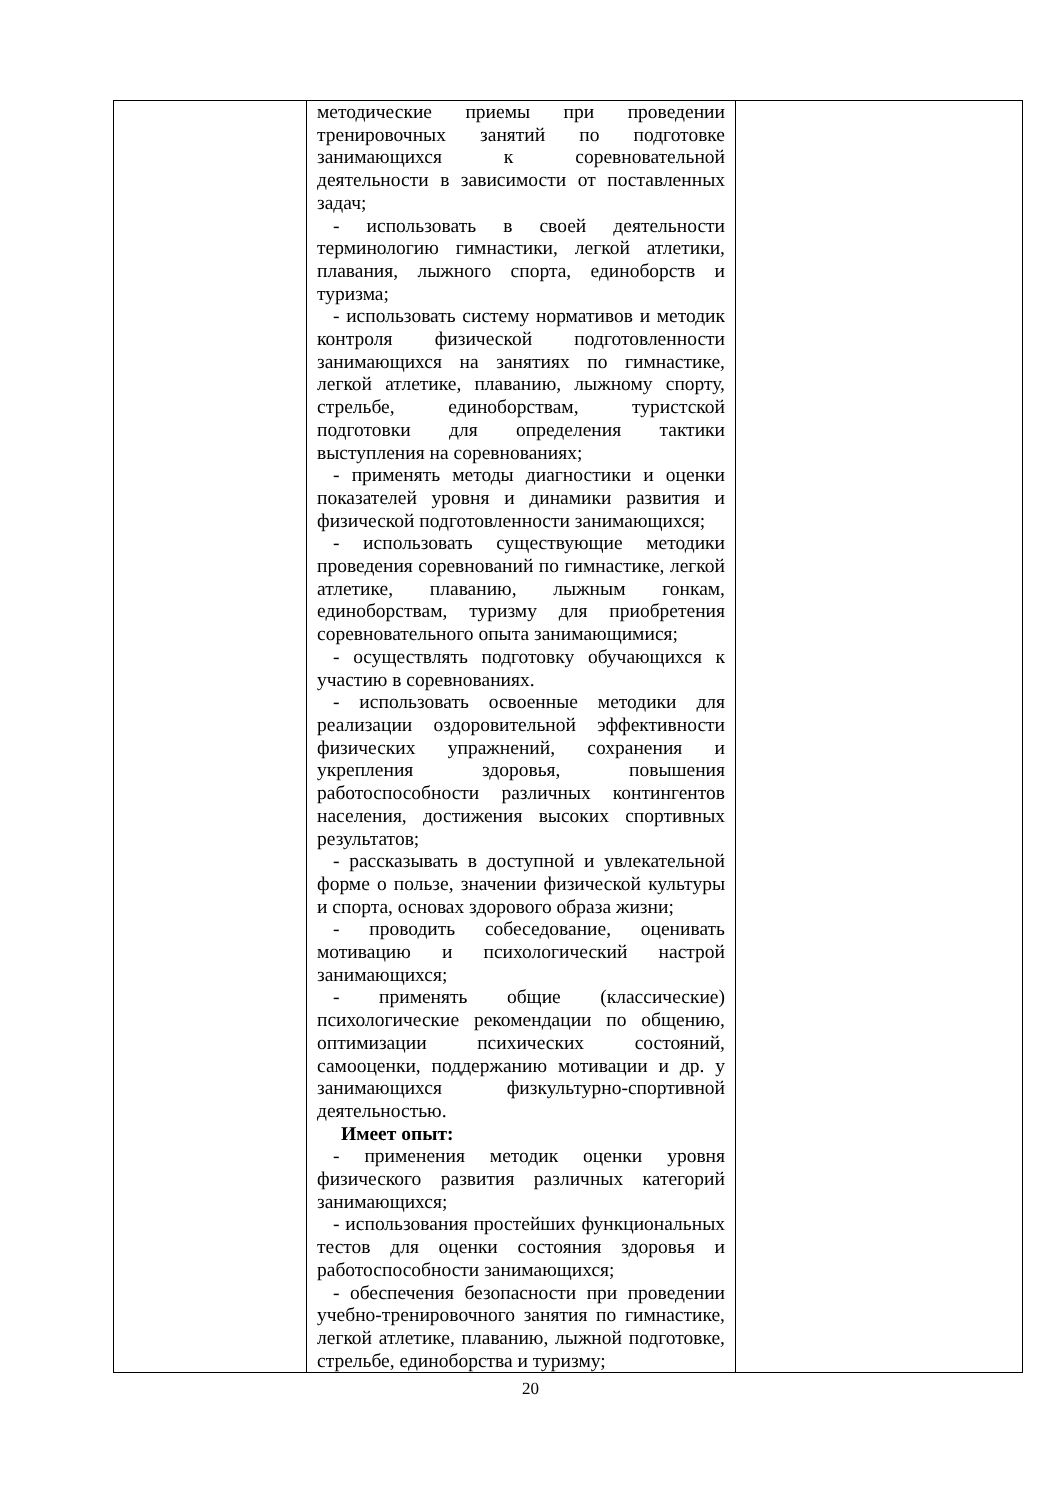| | методические приемы при проведении тренировочных занятий по подготовке занимающихся к соревновательной деятельности в зависимости от поставленных задач; - использовать в своей деятельности терминологию гимнастики, легкой атлетики, плавания, лыжного спорта, единоборств и туризма; - использовать систему нормативов и методик контроля физической подготовленности занимающихся на занятиях по гимнастике, легкой атлетике, плаванию, лыжному спорту, стрельбе, единоборствам, туристской подготовки для определения тактики выступления на соревнованиях; - применять методы диагностики и оценки показателей уровня и динамики развития и физической подготовленности занимающихся; - использовать существующие методики проведения соревнований по гимнастике, легкой атлетике, плаванию, лыжным гонкам, единоборствам, туризму для приобретения соревновательного опыта занимающимися; - осуществлять подготовку обучающихся к участию в соревнованиях. - использовать освоенные методики для реализации оздоровительной эффективности физических упражнений, сохранения и укрепления здоровья, повышения работоспособности различных контингентов населения, достижения высоких спортивных результатов; - рассказывать в доступной и увлекательной форме о пользе, значении физической культуры и спорта, основах здорового образа жизни; - проводить собеседование, оценивать мотивацию и психологический настрой занимающихся; - применять общие (классические) психологические рекомендации по общению, оптимизации психических состояний, самооценки, поддержанию мотивации и др. у занимающихся физкультурно-спортивной деятельностью. Имеет опыт: - применения методик оценки уровня физического развития различных категорий занимающихся; - использования простейших функциональных тестов для оценки состояния здоровья и работоспособности занимающихся; - обеспечения безопасности при проведении учебно-тренировочного занятия по гимнастике, легкой атлетике, плаванию, лыжной подготовке, стрельбе, единоборства и туризму; | |
20